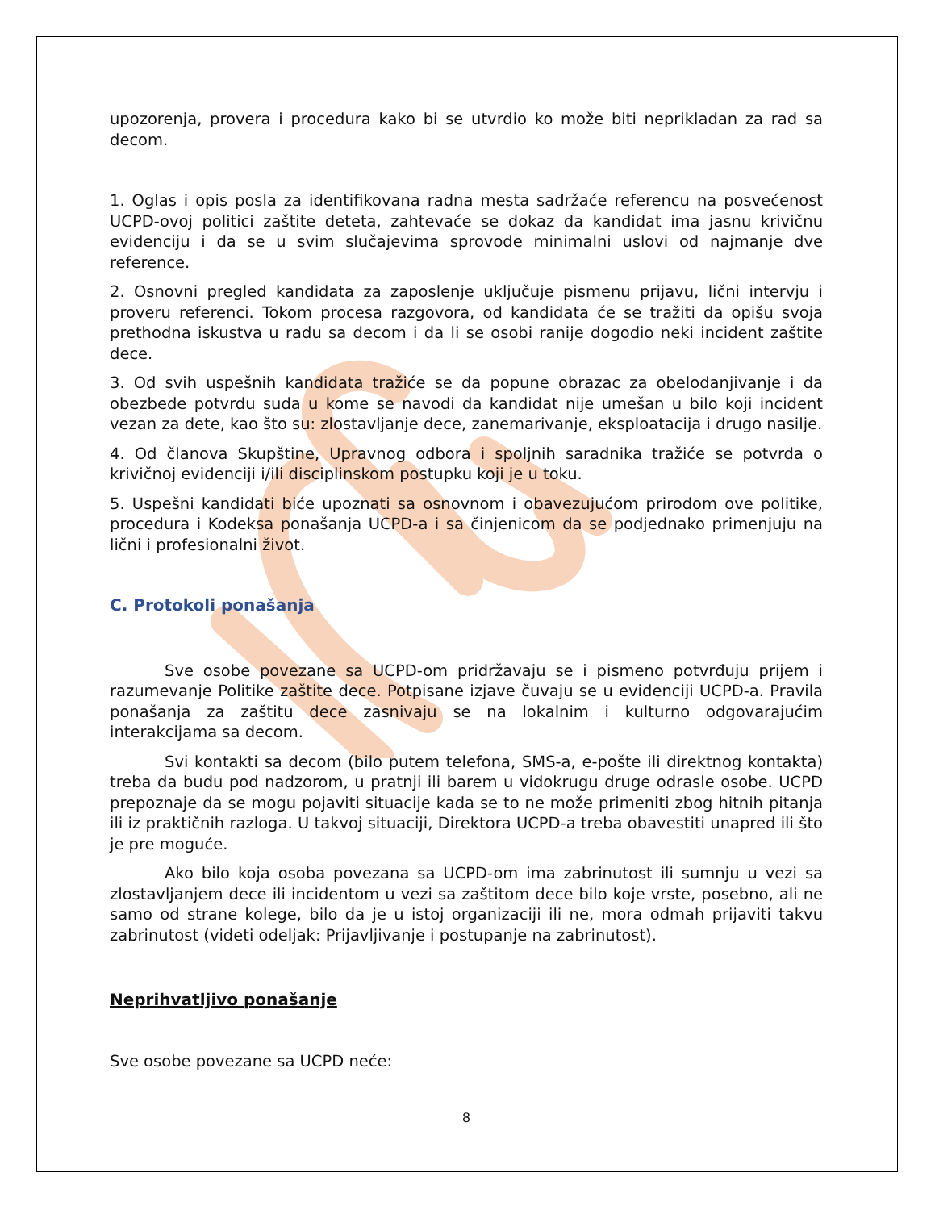upozorenja, provera i procedura kako bi se utvrdio ko može biti neprikladan za rad sa decom.
1. Oglas i opis posla za identifikovana radna mesta sadržaće referencu na posvećenost UCPD-ovoj politici zaštite deteta, zahtevaće se dokaz da kandidat ima jasnu krivičnu evidenciju i da se u svim slučajevima sprovode minimalni uslovi od najmanje dve reference.
2. Osnovni pregled kandidata za zaposlenje uključuje pismenu prijavu, lični intervju i proveru referenci. Tokom procesa razgovora, od kandidata će se tražiti da opišu svoja prethodna iskustva u radu sa decom i da li se osobi ranije dogodio neki incident zaštite dece.
3. Od svih uspešnih kandidata tražiće se da popune obrazac za obelodanjivanje i da obezbede potvrdu suda u kome se navodi da kandidat nije umešan u bilo koji incident vezan za dete, kao što su: zlostavljanje dece, zanemarivanje, eksploatacija i drugo nasilje.
4. Od članova Skupštine, Upravnog odbora i spoljnih saradnika tražiće se potvrda o krivičnoj evidenciji i/ili disciplinskom postupku koji je u toku.
5. Uspešni kandidati biće upoznati sa osnovnom i obavezujućom prirodom ove politike, procedura i Kodeksa ponašanja UCPD-a i sa činjenicom da se podjednako primenjuju na lični i profesionalni život.
C. Protokoli ponašanja
Sve osobe povezane sa UCPD-om pridržavaju se i pismeno potvrđuju prijem i razumevanje Politike zaštite dece. Potpisane izjave čuvaju se u evidenciji UCPD-a. Pravila ponašanja za zaštitu dece zasnivaju se na lokalnim i kulturno odgovarajućim interakcijama sa decom.
Svi kontakti sa decom (bilo putem telefona, SMS-a, e-pošte ili direktnog kontakta) treba da budu pod nadzorom, u pratnji ili barem u vidokrugu druge odrasle osobe. UCPD prepoznaje da se mogu pojaviti situacije kada se to ne može primeniti zbog hitnih pitanja ili iz praktičnih razloga. U takvoj situaciji, Direktora UCPD-a treba obavestiti unapred ili što je pre moguće.
Ako bilo koja osoba povezana sa UCPD-om ima zabrinutost ili sumnju u vezi sa zlostavljanjem dece ili incidentom u vezi sa zaštitom dece bilo koje vrste, posebno, ali ne samo od strane kolege, bilo da je u istoj organizaciji ili ne, mora odmah prijaviti takvu zabrinutost (videti odeljak: Prijavljivanje i postupanje na zabrinutost).
Neprihvatljivo ponašanje
Sve osobe povezane sa UCPD neće:
8